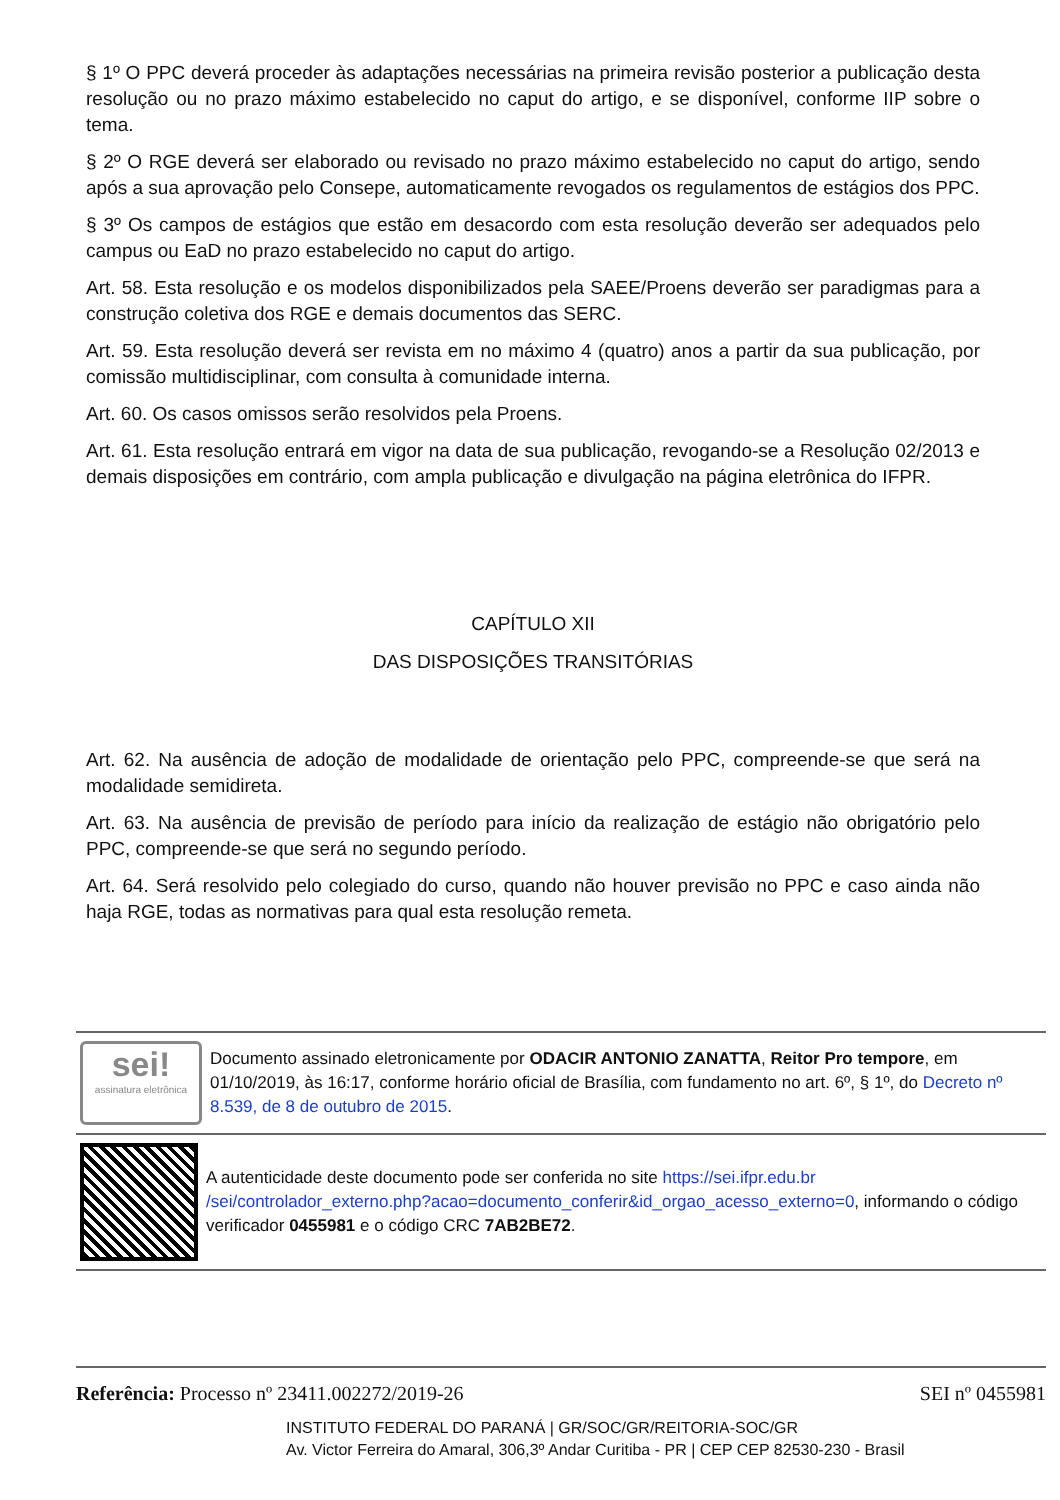§ 1º O PPC deverá proceder às adaptações necessárias na primeira revisão posterior a publicação desta resolução ou no prazo máximo estabelecido no caput do artigo, e se disponível, conforme IIP sobre o tema.
§ 2º O RGE deverá ser elaborado ou revisado no prazo máximo estabelecido no caput do artigo, sendo após a sua aprovação pelo Consepe, automaticamente revogados os regulamentos de estágios dos PPC.
§ 3º Os campos de estágios que estão em desacordo com esta resolução deverão ser adequados pelo campus ou EaD no prazo estabelecido no caput do artigo.
Art. 58. Esta resolução e os modelos disponibilizados pela SAEE/Proens deverão ser paradigmas para a construção coletiva dos RGE e demais documentos das SERC.
Art. 59. Esta resolução deverá ser revista em no máximo 4 (quatro) anos a partir da sua publicação, por comissão multidisciplinar, com consulta à comunidade interna.
Art. 60. Os casos omissos serão resolvidos pela Proens.
Art. 61. Esta resolução entrará em vigor na data de sua publicação, revogando-se a Resolução 02/2013 e demais disposições em contrário, com ampla publicação e divulgação na página eletrônica do IFPR.
CAPÍTULO XII
DAS DISPOSIÇÕES TRANSITÓRIAS
Art. 62. Na ausência de adoção de modalidade de orientação pelo PPC, compreende-se que será na modalidade semidireta.
Art. 63. Na ausência de previsão de período para início da realização de estágio não obrigatório pelo PPC, compreende-se que será no segundo período.
Art. 64. Será resolvido pelo colegiado do curso, quando não houver previsão no PPC e caso ainda não haja RGE, todas as normativas para qual esta resolução remeta.
sei!
assinatura eletrônica
Documento assinado eletronicamente por ODACIR ANTONIO ZANATTA, Reitor Pro tempore, em 01/10/2019, às 16:17, conforme horário oficial de Brasília, com fundamento no art. 6º, § 1º, do Decreto nº 8.539, de 8 de outubro de 2015.
A autenticidade deste documento pode ser conferida no site https://sei.ifpr.edu.br /sei/controlador_externo.php?acao=documento_conferir&id_orgao_acesso_externo=0, informando o código verificador 0455981 e o código CRC 7AB2BE72.
Referência: Processo nº 23411.002272/2019-26 SEI nº 0455981
INSTITUTO FEDERAL DO PARANÁ | GR/SOC/GR/REITORIA-SOC/GR
Av. Victor Ferreira do Amaral, 306,3º Andar Curitiba - PR | CEP CEP 82530-230 - Brasil